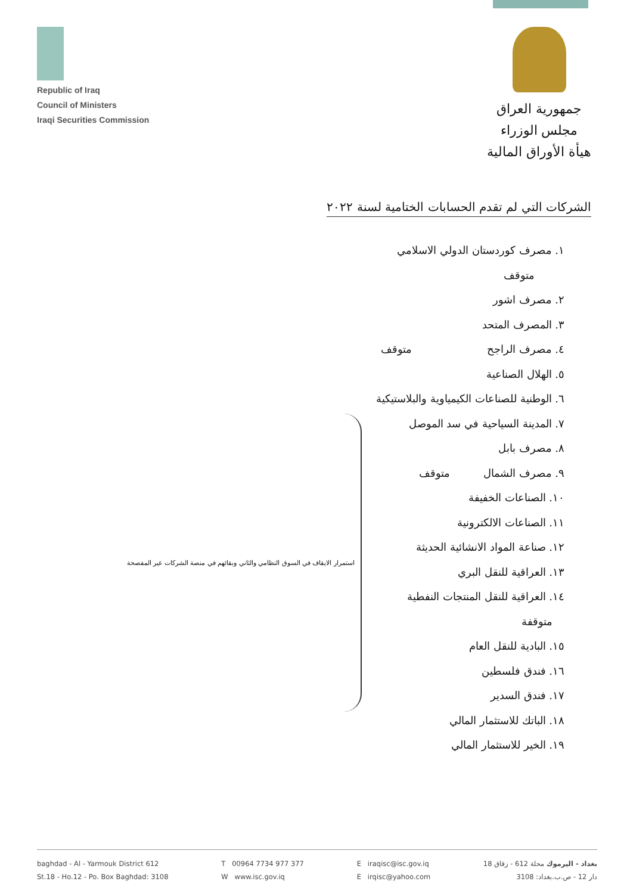Republic of Iraq
Council of Ministers
Iraqi Securities Commission
جمهورية العراق
مجلس الوزراء
هيأة الأوراق المالية
الشركات التي لم تقدم الحسابات الختامية لسنة ٢٠٢٢
١. مصرف كوردستان الدولي الاسلامي متوقف
٢. مصرف اشور
٣. المصرف المتحد
٤. مصرف الراجح متوقف
٥. الهلال الصناعية
٦. الوطنية للصناعات الكيمياوية والبلاستيكية
٧. المدينة السياحية في سد الموصل
٨. مصرف بابل
٩. مصرف الشمال متوقف
١٠. الصناعات الخفيفة
١١. الصناعات الالكترونية
١٢. صناعة المواد الانشائية الحديثة
١٣. العراقية للنقل البري
١٤. العراقية للنقل المنتجات النفطية متوقفة
١٥. البادية للنقل العام
١٦. فندق فلسطين
١٧. فندق السدير
١٨. الباتك للاستثمار المالي
١٩. الخير للاستثمار المالي
استمرار الايقاف في السوق النظامي والثاني وبقائهم في منصة الشركات غير المفصحة
baghdad - Al - Yarmouk District 612
St.18 - Ho.12 - Po. Box Baghdad: 3108
T 00964 7734 977 377
W www.isc.gov.iq
E iraqisc@isc.gov.iq
E irqisc@yahoo.com
بغداد - اليرموك محلة 612 - زقاق 18
دار 12 - ص.ب.بغداد: 3108